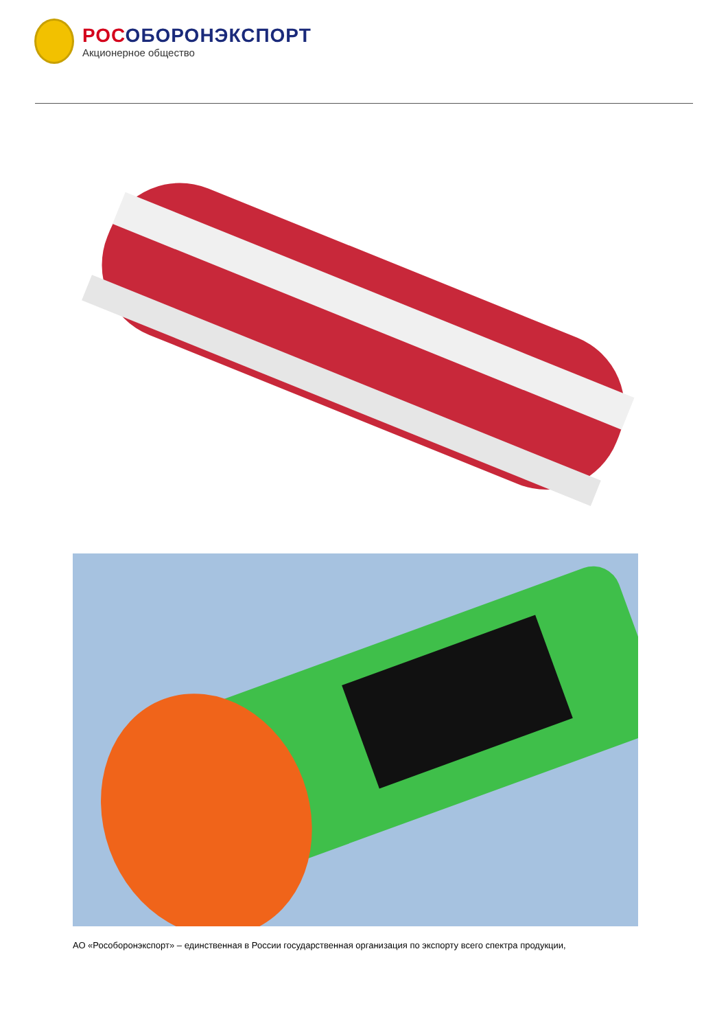РОСОБОРОНЭКСПОРТ
Акционерное общество
АО «Рособоронэкспорт» – единственная в России государственная организация по экспорту всего спектра продукции,